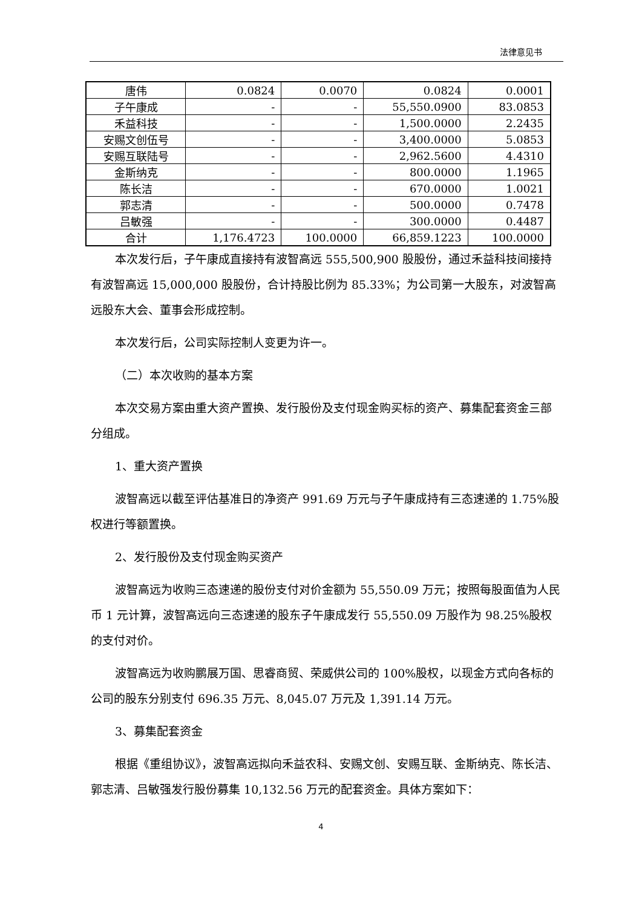法律意见书
| 唐伟 | 0.0824 | 0.0070 | 0.0824 | 0.0001 |
| 子午康成 | - | - | 55,550.0900 | 83.0853 |
| 禾益科技 | - | - | 1,500.0000 | 2.2435 |
| 安赐文创伍号 | - | - | 3,400.0000 | 5.0853 |
| 安赐互联陆号 | - | - | 2,962.5600 | 4.4310 |
| 金斯纳克 | - | - | 800.0000 | 1.1965 |
| 陈长洁 | - | - | 670.0000 | 1.0021 |
| 郭志清 | - | - | 500.0000 | 0.7478 |
| 吕敏强 | - | - | 300.0000 | 0.4487 |
| 合计 | 1,176.4723 | 100.0000 | 66,859.1223 | 100.0000 |
本次发行后，子午康成直接持有波智高远 555,500,900 股股份，通过禾益科技间接持有波智高远 15,000,000 股股份，合计持股比例为 85.33%；为公司第一大股东，对波智高远股东大会、董事会形成控制。
本次发行后，公司实际控制人变更为许一。
（二）本次收购的基本方案
本次交易方案由重大资产置换、发行股份及支付现金购买标的资产、募集配套资金三部分组成。
1、重大资产置换
波智高远以截至评估基准日的净资产 991.69 万元与子午康成持有三态速递的 1.75%股权进行等额置换。
2、发行股份及支付现金购买资产
波智高远为收购三态速递的股份支付对价金额为 55,550.09 万元；按照每股面值为人民币 1 元计算，波智高远向三态速递的股东子午康成发行 55,550.09 万股作为 98.25%股权的支付对价。
波智高远为收购鹏展万国、思睿商贸、荣威供公司的 100%股权，以现金方式向各标的公司的股东分别支付 696.35 万元、8,045.07 万元及 1,391.14 万元。
3、募集配套资金
根据《重组协议》，波智高远拟向禾益农科、安赐文创、安赐互联、金斯纳克、陈长洁、郭志清、吕敏强发行股份募集 10,132.56 万元的配套资金。具体方案如下：
4